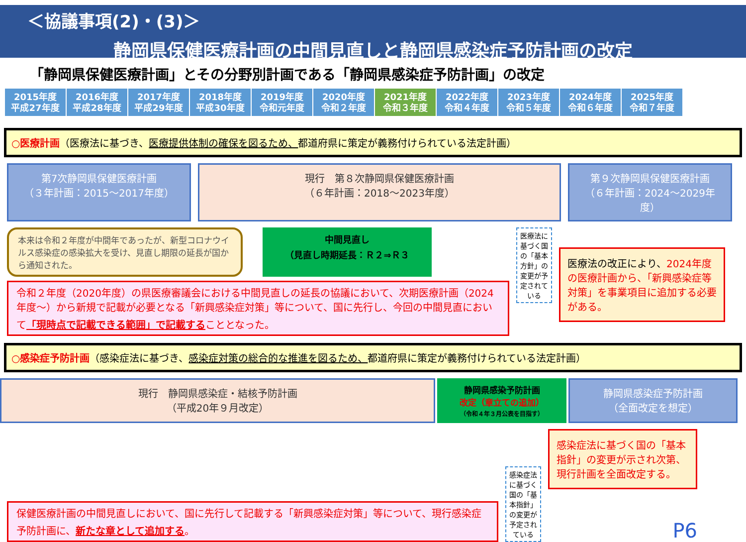＜協議事項(2)・(3)＞
静岡県保健医療計画の中間見直しと静岡県感染症予防計画の改定
「静岡県保健医療計画」とその分野別計画である「静岡県感染症予防計画」の改定
| 2015年度 平成27年度 | 2016年度 平成28年度 | 2017年度 平成29年度 | 2018年度 平成30年度 | 2019年度 令和元年度 | 2020年度 令和２年度 | 2021年度 令和３年度 | 2022年度 令和４年度 | 2023年度 令和５年度 | 2024年度 令和６年度 | 2025年度 令和７年度 |
○医療計画（医療法に基づき、医療提供体制の確保を図るため、都道府県に策定が義務付けられている法定計画）
第7次静岡県保健医療計画
（３年計画：2015～2017年度）
現行　第８次静岡県保健医療計画
（６年計画：2018～2023年度）
第９次静岡県保健医療計画
（６年計画：2024～2029年度）
本来は令和２年度が中間年であったが、新型コロナウイルス感染症の感染拡大を受け、見直し期限の延長が国から通知された。
中間見直し
（見直し時期延長：Ｒ２⇒Ｒ３
令和２年度（2020年度）の県医療審議会における中間見直しの延長の協議において、次期医療計画（2024年度～）から新規で記載が必要となる「新興感染症対策」等について、国に先行し、今回の中間見直において「現時点で記載できる範囲」で記載することとなった。
医療法に基づく国の「基本方針」の変更が予定されている
医療法の改正により、2024年度の医療計画から、「新興感染症等対策」を事業項目に追加する必要がある。
○感染症予防計画（感染症法に基づき、感染症対策の総合的な推進を図るため、都道府県に策定が義務付けられている法定計画）
現行　静岡県感染症・結核予防計画
（平成20年９月改定）
静岡県感染予防計画
改定（章立ての追加）
（令和４年３月公表を目指す）
静岡県感染症予防計画
（全面改定を想定）
保健医療計画の中間見直しにおいて、国に先行して記載する「新興感染症対策」等について、現行感染症予防計画に、新たな章として追加する。
感染症法に基づく国の「基本指針」の変更が予定されている
感染症法に基づく国の「基本指針」の変更が示され次第、現行計画を全面改定する。
P6